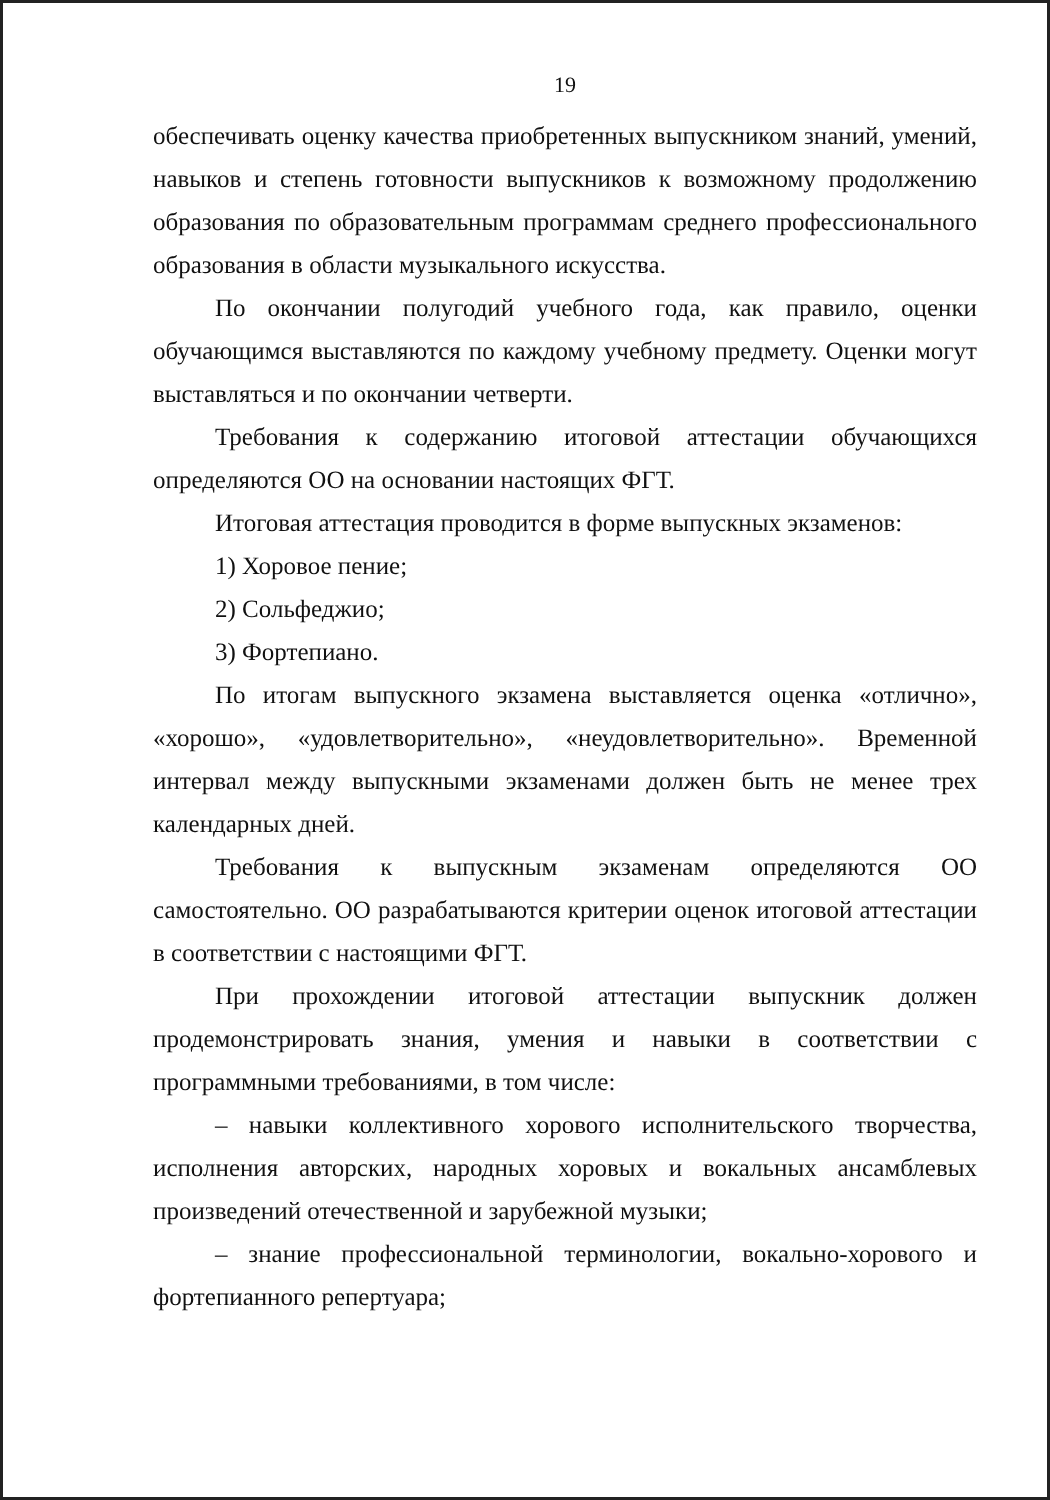19
обеспечивать оценку качества приобретенных выпускником знаний, умений, навыков и степень готовности выпускников к возможному продолжению образования по образовательным программам среднего профессионального образования в области музыкального искусства.
По окончании полугодий учебного года, как правило, оценки обучающимся выставляются по каждому учебному предмету. Оценки могут выставляться и по окончании четверти.
Требования к содержанию итоговой аттестации обучающихся определяются ОО на основании настоящих ФГТ.
Итоговая аттестация проводится в форме выпускных экзаменов:
1) Хоровое пение;
2) Сольфеджио;
3) Фортепиано.
По итогам выпускного экзамена выставляется оценка «отлично», «хорошо», «удовлетворительно», «неудовлетворительно». Временной интервал между выпускными экзаменами должен быть не менее трех календарных дней.
Требования к выпускным экзаменам определяются ОО самостоятельно. ОО разрабатываются критерии оценок итоговой аттестации в соответствии с настоящими ФГТ.
При прохождении итоговой аттестации выпускник должен продемонстрировать знания, умения и навыки в соответствии с программными требованиями, в том числе:
– навыки коллективного хорового исполнительского творчества, исполнения авторских, народных хоровых и вокальных ансамблевых произведений отечественной и зарубежной музыки;
– знание профессиональной терминологии, вокально-хорового и фортепианного репертуара;